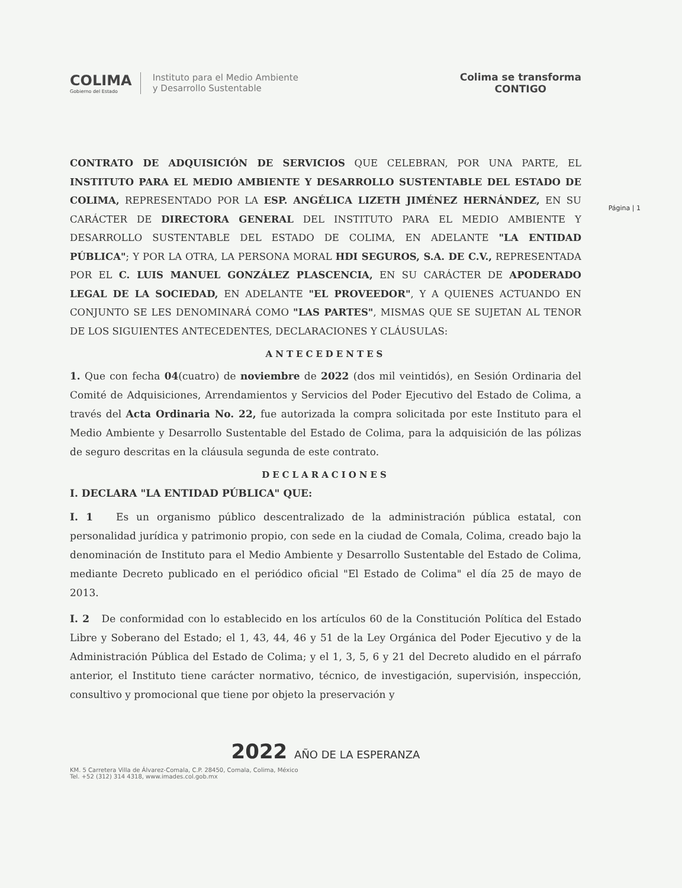COLIMA
Gobierno del Estado
Instituto para el Medio Ambiente
y Desarrollo Sustentable
Colima se transforma
CONTIGO
Página | 1
CONTRATO DE ADQUISICIÓN DE SERVICIOS QUE CELEBRAN, POR UNA PARTE, EL INSTITUTO PARA EL MEDIO AMBIENTE Y DESARROLLO SUSTENTABLE DEL ESTADO DE COLIMA, REPRESENTADO POR LA ESP. ANGÉLICA LIZETH JIMÉNEZ HERNÁNDEZ, EN SU CARÁCTER DE DIRECTORA GENERAL DEL INSTITUTO PARA EL MEDIO AMBIENTE Y DESARROLLO SUSTENTABLE DEL ESTADO DE COLIMA, EN ADELANTE "LA ENTIDAD PÚBLICA"; Y POR LA OTRA, LA PERSONA MORAL HDI SEGUROS, S.A. DE C.V., REPRESENTADA POR EL C. LUIS MANUEL GONZÁLEZ PLASCENCIA, EN SU CARÁCTER DE APODERADO LEGAL DE LA SOCIEDAD, EN ADELANTE "EL PROVEEDOR", Y A QUIENES ACTUANDO EN CONJUNTO SE LES DENOMINARÁ COMO "LAS PARTES", MISMAS QUE SE SUJETAN AL TENOR DE LOS SIGUIENTES ANTECEDENTES, DECLARACIONES Y CLÁUSULAS:
ANTECEDENTES
1. Que con fecha 04(cuatro) de noviembre de 2022 (dos mil veintidós), en Sesión Ordinaria del Comité de Adquisiciones, Arrendamientos y Servicios del Poder Ejecutivo del Estado de Colima, a través del Acta Ordinaria No. 22, fue autorizada la compra solicitada por este Instituto para el Medio Ambiente y Desarrollo Sustentable del Estado de Colima, para la adquisición de las pólizas de seguro descritas en la cláusula segunda de este contrato.
DECLARACIONES
I. DECLARA "LA ENTIDAD PÚBLICA" QUE:
I. 1 Es un organismo público descentralizado de la administración pública estatal, con personalidad jurídica y patrimonio propio, con sede en la ciudad de Comala, Colima, creado bajo la denominación de Instituto para el Medio Ambiente y Desarrollo Sustentable del Estado de Colima, mediante Decreto publicado en el periódico oficial "El Estado de Colima" el día 25 de mayo de 2013.
I. 2 De conformidad con lo establecido en los artículos 60 de la Constitución Política del Estado Libre y Soberano del Estado; el 1, 43, 44, 46 y 51 de la Ley Orgánica del Poder Ejecutivo y de la Administración Pública del Estado de Colima; y el 1, 3, 5, 6 y 21 del Decreto aludido en el párrafo anterior, el Instituto tiene carácter normativo, técnico, de investigación, supervisión, inspección, consultivo y promocional que tiene por objeto la preservación y
2022 AÑO DE LA ESPERANZA
KM. 5 Carretera Villa de Álvarez-Comala, C.P. 28450, Comala, Colima, México
Tel. +52 (312) 314 4318, www.imades.col.gob.mx